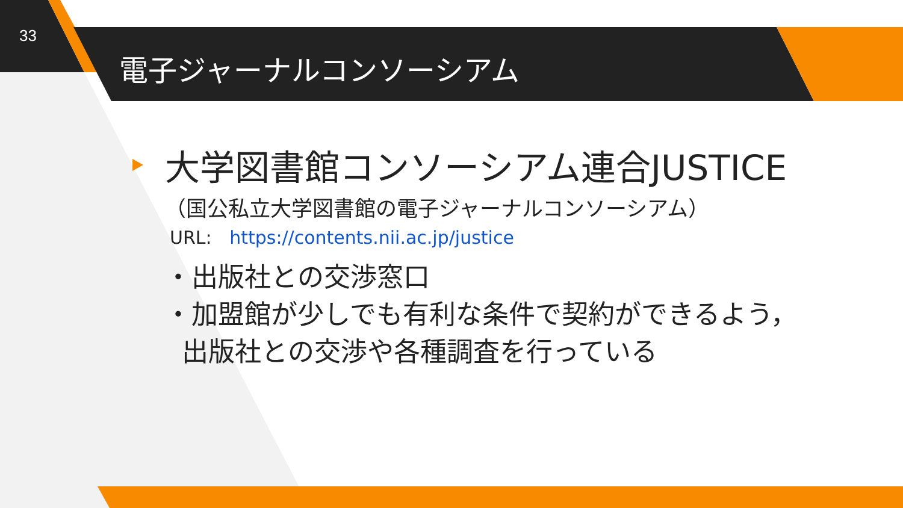33
電子ジャーナルコンソーシアム
大学図書館コンソーシアム連合JUSTICE
（国公私立大学図書館の電子ジャーナルコンソーシアム）
URL: https://contents.nii.ac.jp/justice
・出版社との交渉窓口
・加盟館が少しでも有利な条件で契約ができるよう，
出版社との交渉や各種調査を行っている